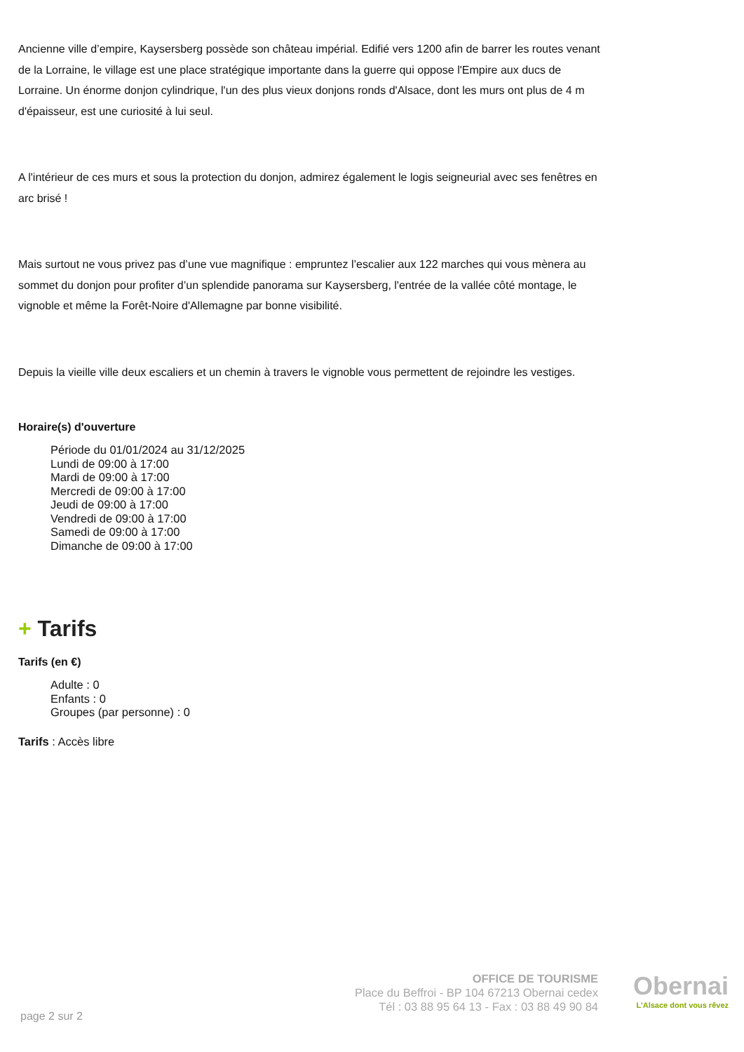Ancienne ville d’empire, Kaysersberg possède son château impérial. Edifié vers 1200 afin de barrer les routes venant de la Lorraine, le village est une place stratégique importante dans la guerre qui oppose l'Empire aux ducs de Lorraine. Un énorme donjon cylindrique, l'un des plus vieux donjons ronds d'Alsace, dont les murs ont plus de 4 m d'épaisseur, est une curiosité à lui seul.
A l'intérieur de ces murs et sous la protection du donjon, admirez également le logis seigneurial avec ses fenêtres en arc brisé !
Mais surtout ne vous privez pas d’une vue magnifique : empruntez l’escalier aux 122 marches qui vous mènera au sommet du donjon pour profiter d’un splendide panorama sur Kaysersberg, l'entrée de la vallée côté montage, le vignoble et même la Forêt-Noire d'Allemagne par bonne visibilité.
Depuis la vieille ville deux escaliers et un chemin à travers le vignoble vous permettent de rejoindre les vestiges.
Horaire(s) d'ouverture
Période du 01/01/2024 au 31/12/2025
Lundi de 09:00 à 17:00
Mardi de 09:00 à 17:00
Mercredi de 09:00 à 17:00
Jeudi de 09:00 à 17:00
Vendredi de 09:00 à 17:00
Samedi de 09:00 à 17:00
Dimanche de 09:00 à 17:00
+ Tarifs
Tarifs (en €)
Adulte : 0
Enfants : 0
Groupes (par personne) : 0
Tarifs : Accès libre
page 2 sur 2
OFFICE DE TOURISME
Place du Beffroi - BP 104 67213 Obernai cedex
Tél : 03 88 95 64 13 - Fax : 03 88 49 90 84
Obernai
L'Alsace dont vous rêvez